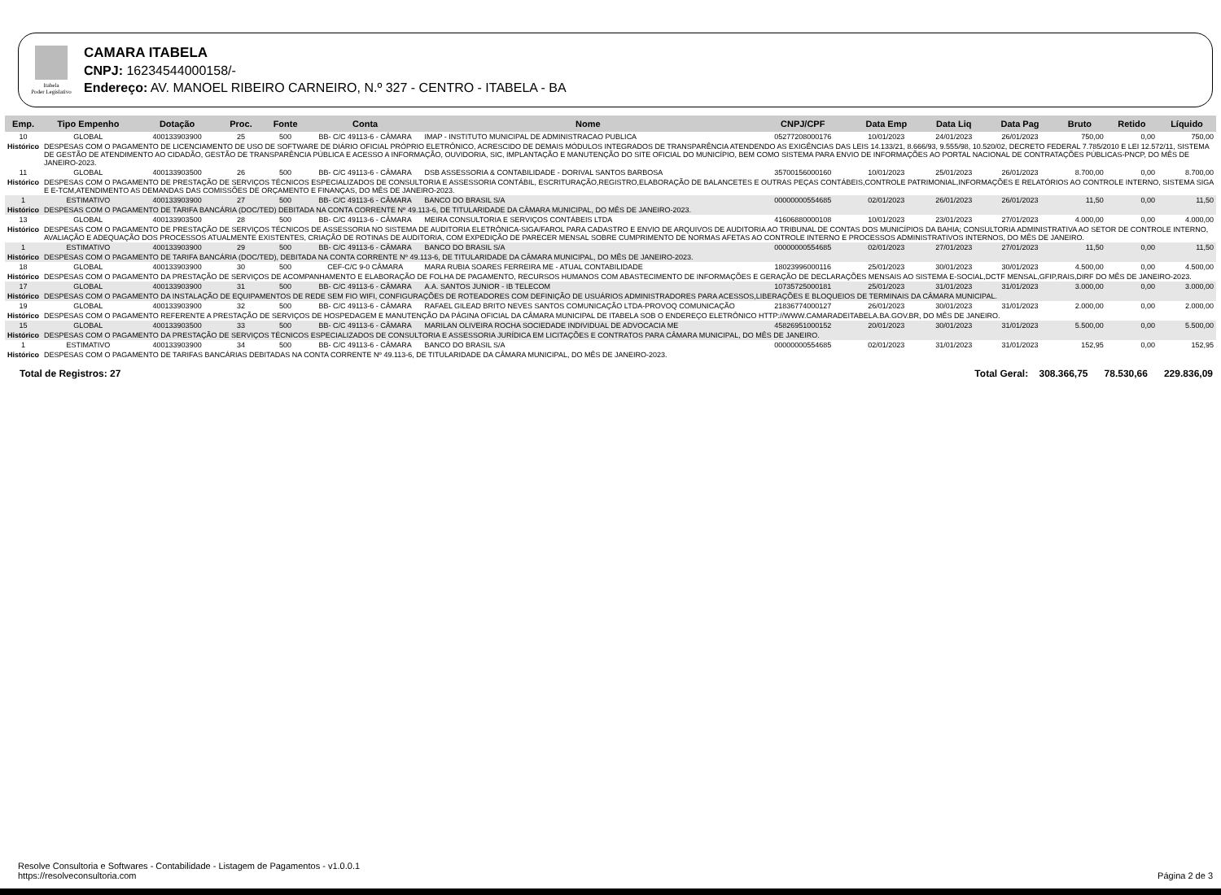Itabela
Poder Legislativo
CAMARA ITABELA
CNPJ: 16234544000158/-
Endereço: AV. MANOEL RIBEIRO CARNEIRO, N.º 327 - CENTRO - ITABELA - BA
| Emp. | Tipo Empenho | Dotação | Proc. | Fonte | Conta | Nome | CNPJ/CPF | Data Emp | Data Liq | Data Pag | Bruto | Retido | Líquido |
| --- | --- | --- | --- | --- | --- | --- | --- | --- | --- | --- | --- | --- | --- |
| 10 | GLOBAL | 400133903900 | 25 | 500 | BB- C/C 49113-6 - CÂMARA | IMAP - INSTITUTO MUNICIPAL DE ADMINISTRACAO PUBLICA | 05277208000176 | 10/01/2023 | 24/01/2023 | 26/01/2023 | 750,00 | 0,00 | 750,00 |
| Histórico | DESPESAS COM O PAGAMENTO DE LICENCIAMENTO DE USO DE SOFTWARE DE DIÁRIO OFICIAL PRÓPRIO ELETRÔNICO, ACRESCIDO DE DEMAIS MÓDULOS INTEGRADOS DE TRANSPARÊNCIA ATENDENDO AS EXIGÊNCIAS DAS LEIS 14.133/21, 8.666/93, 9.555/98, 10.520/02, DECRETO FEDERAL 7.785/2010 E LEI 12.572/11, SISTEMA DE GESTÃO DE ATENDIMENTO AO CIDADÃO, GESTÃO DE TRANSPARÊNCIA PÚBLICA E ACESSO A INFORMAÇÃO, OUVIDORIA, SIC, IMPLANTAÇÃO E MANUTENÇÃO DO SITE OFICIAL DO MUNICÍPIO, BEM COMO SISTEMA PARA ENVIO DE INFORMAÇÕES AO PORTAL NACIONAL DE CONTRATAÇÕES PÚBLICAS-PNCP, DO MÊS DE JANEIRO-2023. | | | | | | | | | | | | |
| 11 | GLOBAL | 400133903500 | 26 | 500 | BB- C/C 49113-6 - CÂMARA | DSB ASSESSORIA & CONTABILIDADE - DORIVAL SANTOS BARBOSA | 35700156000160 | 10/01/2023 | 25/01/2023 | 26/01/2023 | 8.700,00 | 0,00 | 8.700,00 |
| Histórico | DESPESAS COM O PAGAMENTO DE PRESTAÇÃO DE SERVIÇOS TÉCNICOS ESPECIALIZADOS DE CONSULTORIA E ASSESSORIA CONTÁBIL, ESCRITURAÇÃO,REGISTRO,ELABORAÇÃO DE BALANCETES E OUTRAS PEÇAS CONTÁBEIS,CONTROLE PATRIMONIAL,INFORMAÇÕES E RELATÓRIOS AO CONTROLE INTERNO, SISTEMA SIGA E E-TCM,ATENDIMENTO AS DEMANDAS DAS COMISSÕES DE ORÇAMENTO E FINANÇAS, DO MÊS DE JANEIRO-2023. | | | | | | | | | | | | |
| 1 | ESTIMATIVO | 400133903900 | 27 | 500 | BB- C/C 49113-6 - CÂMARA | BANCO DO BRASIL S/A | 00000000554685 | 02/01/2023 | 26/01/2023 | 26/01/2023 | 11,50 | 0,00 | 11,50 |
| Histórico | DESPESAS COM O PAGAMENTO DE TARIFA BANCÁRIA (DOC/TED) DEBITADA NA CONTA CORRENTE Nº 49.113-6, DE TITULARIDADE DA CÂMARA MUNICIPAL, DO MÊS DE JANEIRO-2023. | | | | | | | | | | | | |
| 13 | GLOBAL | 400133903500 | 28 | 500 | BB- C/C 49113-6 - CÂMARA | MEIRA CONSULTORIA E SERVIÇOS CONTÁBEIS LTDA | 41606880000108 | 10/01/2023 | 23/01/2023 | 27/01/2023 | 4.000,00 | 0,00 | 4.000,00 |
| Histórico | DESPESAS COM O PAGAMENTO DE PRESTAÇÃO DE SERVIÇOS TÉCNICOS DE ASSESSORIA NO SISTEMA DE AUDITORIA ELETRÔNICA-SIGA/FAROL PARA CADASTRO E ENVIO DE ARQUIVOS DE AUDITORIA AO TRIBUNAL DE CONTAS DOS MUNICÍPIOS DA BAHIA; CONSULTORIA ADMINISTRATIVA AO SETOR DE CONTROLE INTERNO, AVALIAÇÃO E ADEQUAÇÃO DOS PROCESSOS ATUALMENTE EXISTENTES, CRIAÇÃO DE ROTINAS DE AUDITORIA, COM EXPEDIÇÃO DE PARECER MENSAL SOBRE CUMPRIMENTO DE NORMAS AFETAS AO CONTROLE INTERNO E PROCESSOS ADMINISTRATIVOS INTERNOS, DO MÊS DE JANEIRO. | | | | | | | | | | | | |
| 1 | ESTIMATIVO | 400133903900 | 29 | 500 | BB- C/C 49113-6 - CÂMARA | BANCO DO BRASIL S/A | 00000000554685 | 02/01/2023 | 27/01/2023 | 27/01/2023 | 11,50 | 0,00 | 11,50 |
| Histórico | DESPESAS COM O PAGAMENTO DE TARIFA BANCÁRIA (DOC/TED), DEBITADA NA CONTA CORRENTE Nº 49.113-6, DE TITULARIDADE DA CÂMARA MUNICIPAL, DO MÊS DE JANEIRO-2023. | | | | | | | | | | | | |
| 18 | GLOBAL | 400133903900 | 30 | 500 | CEF-C/C 9-0 CÂMARA | MARA RUBIA SOARES FERREIRA ME - ATUAL CONTABILIDADE | 18023996000116 | 25/01/2023 | 30/01/2023 | 30/01/2023 | 4.500,00 | 0,00 | 4.500,00 |
| Histórico | DESPESAS COM O PAGAMENTO DA PRESTAÇÃO DE SERVIÇOS DE ACOMPANHAMENTO E ELABORAÇÃO DE FOLHA DE PAGAMENTO, RECURSOS HUMANOS COM ABASTECIMENTO DE INFORMAÇÕES E GERAÇÃO DE DECLARAÇÕES MENSAIS AO SISTEMA E-SOCIAL,DCTF MENSAL,GFIP,RAIS,DIRF DO MÊS DE JANEIRO-2023. | | | | | | | | | | | | |
| 17 | GLOBAL | 400133903900 | 31 | 500 | BB- C/C 49113-6 - CÂMARA | A.A. SANTOS JUNIOR - IB TELECOM | 10735725000181 | 25/01/2023 | 31/01/2023 | 31/01/2023 | 3.000,00 | 0,00 | 3.000,00 |
| Histórico | DESPESAS COM O PAGAMENTO DA INSTALAÇÃO DE EQUIPAMENTOS DE REDE SEM FIO WIFI, CONFIGURAÇÕES DE ROTEADORES COM DEFINIÇÃO DE USUÁRIOS ADMINISTRADORES PARA ACESSOS,LIBERAÇÕES E BLOQUEIOS DE TERMINAIS DA CÂMARA MUNICIPAL. | | | | | | | | | | | | |
| 19 | GLOBAL | 400133903900 | 32 | 500 | BB- C/C 49113-6 - CÂMARA | RAFAEL GILEAD BRITO NEVES SANTOS COMUNICAÇÃO LTDA-PROVOQ COMUNICAÇÃO | 21836774000127 | 26/01/2023 | 30/01/2023 | 31/01/2023 | 2.000,00 | 0,00 | 2.000,00 |
| Histórico | DESPESAS COM O PAGAMENTO REFERENTE A PRESTAÇÃO DE SERVIÇOS DE HOSPEDAGEM E MANUTENÇÃO DA PÁGINA OFICIAL DA CÂMARA MUNICIPAL DE ITABELA SOB O ENDEREÇO ELETRÔNICO HTTP://WWW.CAMARADEITABELA.BA.GOV.BR, DO MÊS DE JANEIRO. | | | | | | | | | | | | |
| 15 | GLOBAL | 400133903500 | 33 | 500 | BB- C/C 49113-6 - CÂMARA | MARILAN OLIVEIRA ROCHA SOCIEDADE INDIVIDUAL DE ADVOCACIA ME | 45826951000152 | 20/01/2023 | 30/01/2023 | 31/01/2023 | 5.500,00 | 0,00 | 5.500,00 |
| Histórico | DESPESAS COM O PAGAMENTO DA PRESTAÇÃO DE SERVIÇOS TÉCNICOS ESPECIALIZADOS DE CONSULTORIA E ASSESSORIA JURÍDICA EM LICITAÇÕES E CONTRATOS PARA CÂMARA MUNICIPAL, DO MÊS DE JANEIRO. | | | | | | | | | | | | |
| 1 | ESTIMATIVO | 400133903900 | 34 | 500 | BB- C/C 49113-6 - CÂMARA | BANCO DO BRASIL S/A | 00000000554685 | 02/01/2023 | 31/01/2023 | 31/01/2023 | 152,95 | 0,00 | 152,95 |
| Histórico | DESPESAS COM O PAGAMENTO DE TARIFAS BANCÁRIAS DEBITADAS NA CONTA CORRENTE Nº 49.113-6, DE TITULARIDADE DA CÂMARA MUNICIPAL, DO MÊS DE JANEIRO-2023. | | | | | | | | | | | | |
Total de Registros: 27 Total Geral: 308.366,75 78.530,66 229.836,09
Resolve Consultoria e Softwares - Contabilidade - Listagem de Pagamentos - v1.0.0.1
https://resolveconsultoria.com
Página 2 de 3